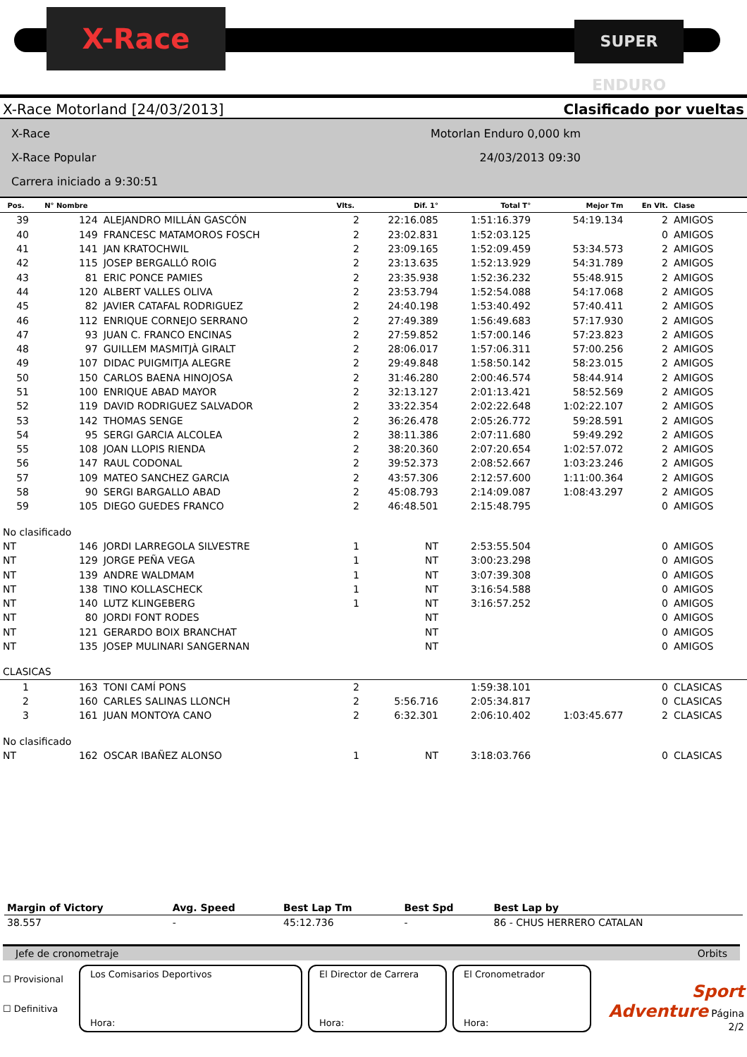X-Race
SUPER ENDURO
X-Race Motorland [24/03/2013] Clasificado por vueltas
X-Race
X-Race Popular
Carrera iniciado a 9:30:51
Motorlan Enduro 0,000 km
24/03/2013 09:30
| Pos. | N° Nombre | | Vlts. | Dif. 1° | Total T° | Mejor Tm | En Vlt. | Clase |
| --- | --- | --- | --- | --- | --- | --- | --- | --- |
| 39 | 124 | ALEJANDRO MILLÁN GASCÓN | 2 | 22:16.085 | 1:51:16.379 | 54:19.134 | 2 | AMIGOS |
| 40 | 149 | FRANCESC MATAMOROS FOSCH | 2 | 23:02.831 | 1:52:03.125 | | 0 | AMIGOS |
| 41 | 141 | JAN KRATOCHWIL | 2 | 23:09.165 | 1:52:09.459 | 53:34.573 | 2 | AMIGOS |
| 42 | 115 | JOSEP BERGALLÓ ROIG | 2 | 23:13.635 | 1:52:13.929 | 54:31.789 | 2 | AMIGOS |
| 43 | 81 | ERIC PONCE PAMIES | 2 | 23:35.938 | 1:52:36.232 | 55:48.915 | 2 | AMIGOS |
| 44 | 120 | ALBERT VALLES OLIVA | 2 | 23:53.794 | 1:52:54.088 | 54:17.068 | 2 | AMIGOS |
| 45 | 82 | JAVIER CATAFAL RODRIGUEZ | 2 | 24:40.198 | 1:53:40.492 | 57:40.411 | 2 | AMIGOS |
| 46 | 112 | ENRIQUE CORNEJO SERRANO | 2 | 27:49.389 | 1:56:49.683 | 57:17.930 | 2 | AMIGOS |
| 47 | 93 | JUAN C. FRANCO ENCINAS | 2 | 27:59.852 | 1:57:00.146 | 57:23.823 | 2 | AMIGOS |
| 48 | 97 | GUILLEM MASMITJÀ GIRALT | 2 | 28:06.017 | 1:57:06.311 | 57:00.256 | 2 | AMIGOS |
| 49 | 107 | DIDAC PUIGMITJA ALEGRE | 2 | 29:49.848 | 1:58:50.142 | 58:23.015 | 2 | AMIGOS |
| 50 | 150 | CARLOS BAENA HINOJOSA | 2 | 31:46.280 | 2:00:46.574 | 58:44.914 | 2 | AMIGOS |
| 51 | 100 | ENRIQUE ABAD MAYOR | 2 | 32:13.127 | 2:01:13.421 | 58:52.569 | 2 | AMIGOS |
| 52 | 119 | DAVID RODRIGUEZ SALVADOR | 2 | 33:22.354 | 2:02:22.648 | 1:02:22.107 | 2 | AMIGOS |
| 53 | 142 | THOMAS SENGE | 2 | 36:26.478 | 2:05:26.772 | 59:28.591 | 2 | AMIGOS |
| 54 | 95 | SERGI GARCIA ALCOLEA | 2 | 38:11.386 | 2:07:11.680 | 59:49.292 | 2 | AMIGOS |
| 55 | 108 | JOAN LLOPIS RIENDA | 2 | 38:20.360 | 2:07:20.654 | 1:02:57.072 | 2 | AMIGOS |
| 56 | 147 | RAUL CODONAL | 2 | 39:52.373 | 2:08:52.667 | 1:03:23.246 | 2 | AMIGOS |
| 57 | 109 | MATEO SANCHEZ GARCIA | 2 | 43:57.306 | 2:12:57.600 | 1:11:00.364 | 2 | AMIGOS |
| 58 | 90 | SERGI BARGALLO ABAD | 2 | 45:08.793 | 2:14:09.087 | 1:08:43.297 | 2 | AMIGOS |
| 59 | 105 | DIEGO GUEDES FRANCO | 2 | 46:48.501 | 2:15:48.795 | | 0 | AMIGOS |
| No clasificado | | | | | | | | |
| NT | 146 | JORDI LARREGOLA SILVESTRE | 1 | NT | 2:53:55.504 | | 0 | AMIGOS |
| NT | 129 | JORGE PEÑA VEGA | 1 | NT | 3:00:23.298 | | 0 | AMIGOS |
| NT | 139 | ANDRE WALDMAM | 1 | NT | 3:07:39.308 | | 0 | AMIGOS |
| NT | 138 | TINO KOLLASCHECK | 1 | NT | 3:16:54.588 | | 0 | AMIGOS |
| NT | 140 | LUTZ KLINGEBERG | 1 | NT | 3:16:57.252 | | 0 | AMIGOS |
| NT | 80 | JORDI FONT RODES | | NT | | | 0 | AMIGOS |
| NT | 121 | GERARDO BOIX BRANCHAT | | NT | | | 0 | AMIGOS |
| NT | 135 | JOSEP MULINARI SANGERNAN | | NT | | | 0 | AMIGOS |
| CLASICAS | | | | | | | | |
| 1 | 163 | TONI CAMÍ PONS | 2 | | 1:59:38.101 | | 0 | CLASICAS |
| 2 | 160 | CARLES SALINAS LLONCH | 2 | 5:56.716 | 2:05:34.817 | | 0 | CLASICAS |
| 3 | 161 | JUAN MONTOYA CANO | 2 | 6:32.301 | 2:06:10.402 | 1:03:45.677 | 2 | CLASICAS |
| No clasificado | | | | | | | | |
| NT | 162 | OSCAR IBAÑEZ ALONSO | 1 | NT | 3:18:03.766 | | 0 | CLASICAS |
| Margin of Victory | Avg. Speed | Best Lap Tm | Best Spd | Best Lap by |
| --- | --- | --- | --- | --- |
| 38.557 | - | 45:12.736 | - | 86 - CHUS HERRERO CATALAN |
Jefe de cronometraje Orbits
☐ Provisional
☐ Definitiva
Los Comisarios Deportivos
Hora:
El Director de Carrera
Hora:
El Cronometrador
Hora:
Sport Adventure Página 2/2